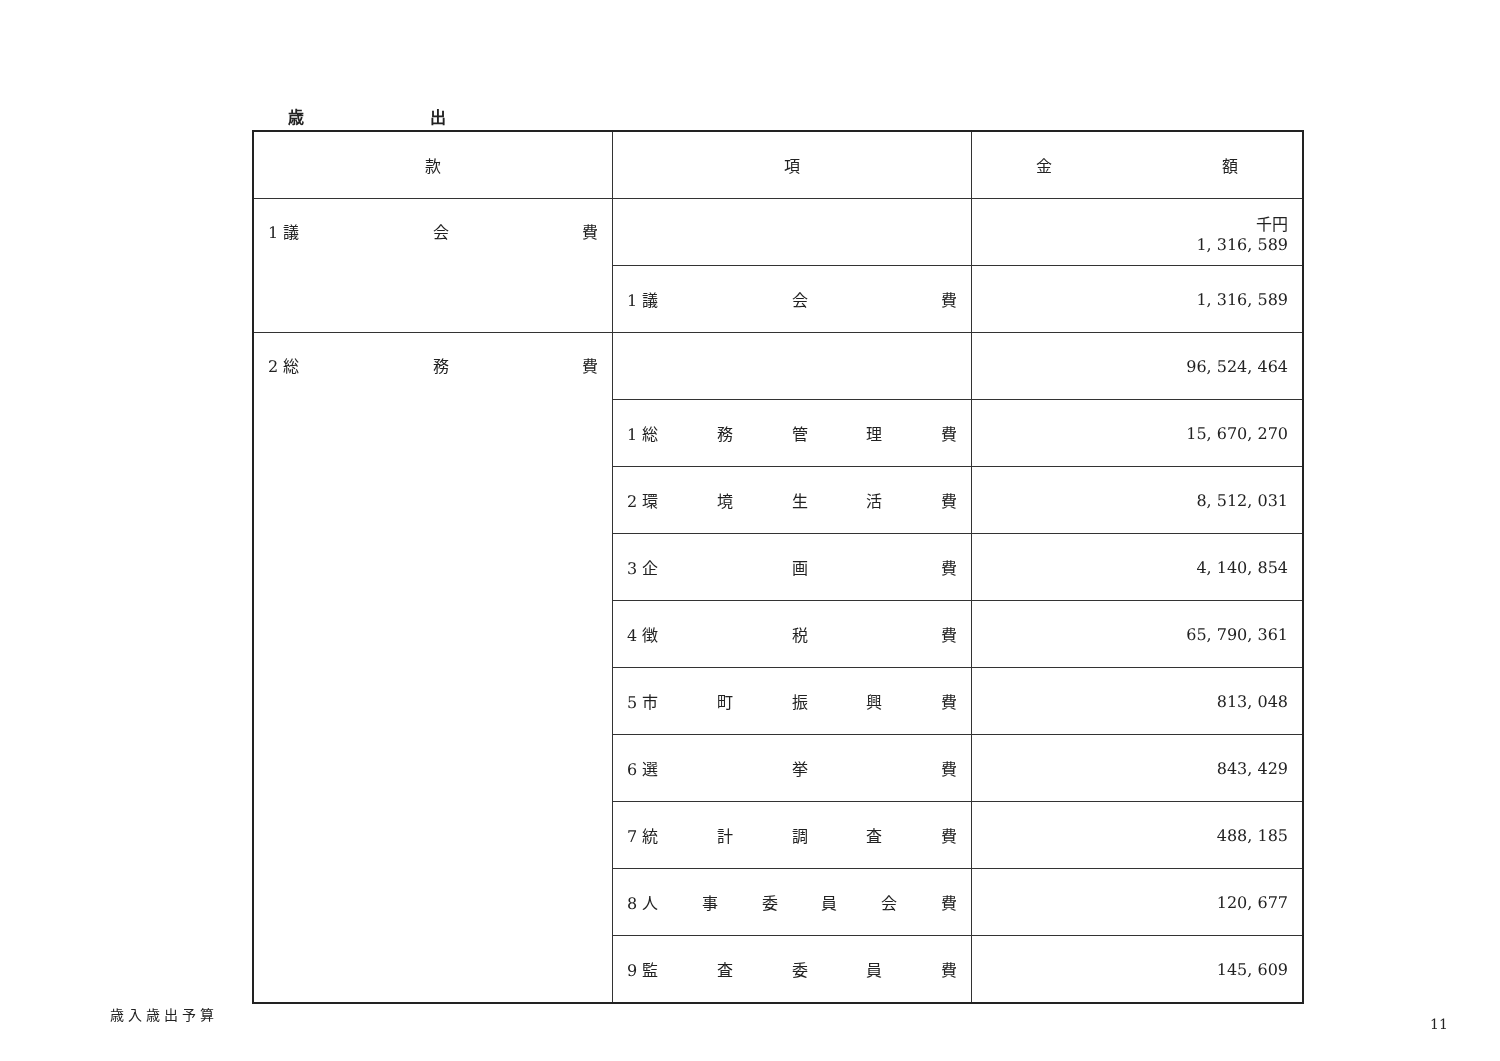歳 出
| 款 | 項 | 金 額 |
| --- | --- | --- |
| 1 議 会 費 | | 千円 1, 316, 589 |
| | 1 議 会 費 | 1, 316, 589 |
| 2 総 務 費 | | 96, 524, 464 |
| | 1 総 務 管 理 費 | 15, 670, 270 |
| | 2 環 境 生 活 費 | 8, 512, 031 |
| | 3 企 画 費 | 4, 140, 854 |
| | 4 徴 税 費 | 65, 790, 361 |
| | 5 市 町 振 興 費 | 813, 048 |
| | 6 選 挙 費 | 843, 429 |
| | 7 統 計 調 査 費 | 488, 185 |
| | 8 人 事 委 員 会 費 | 120, 677 |
| | 9 監 査 委 員 費 | 145, 609 |
歳入歳出予算
11